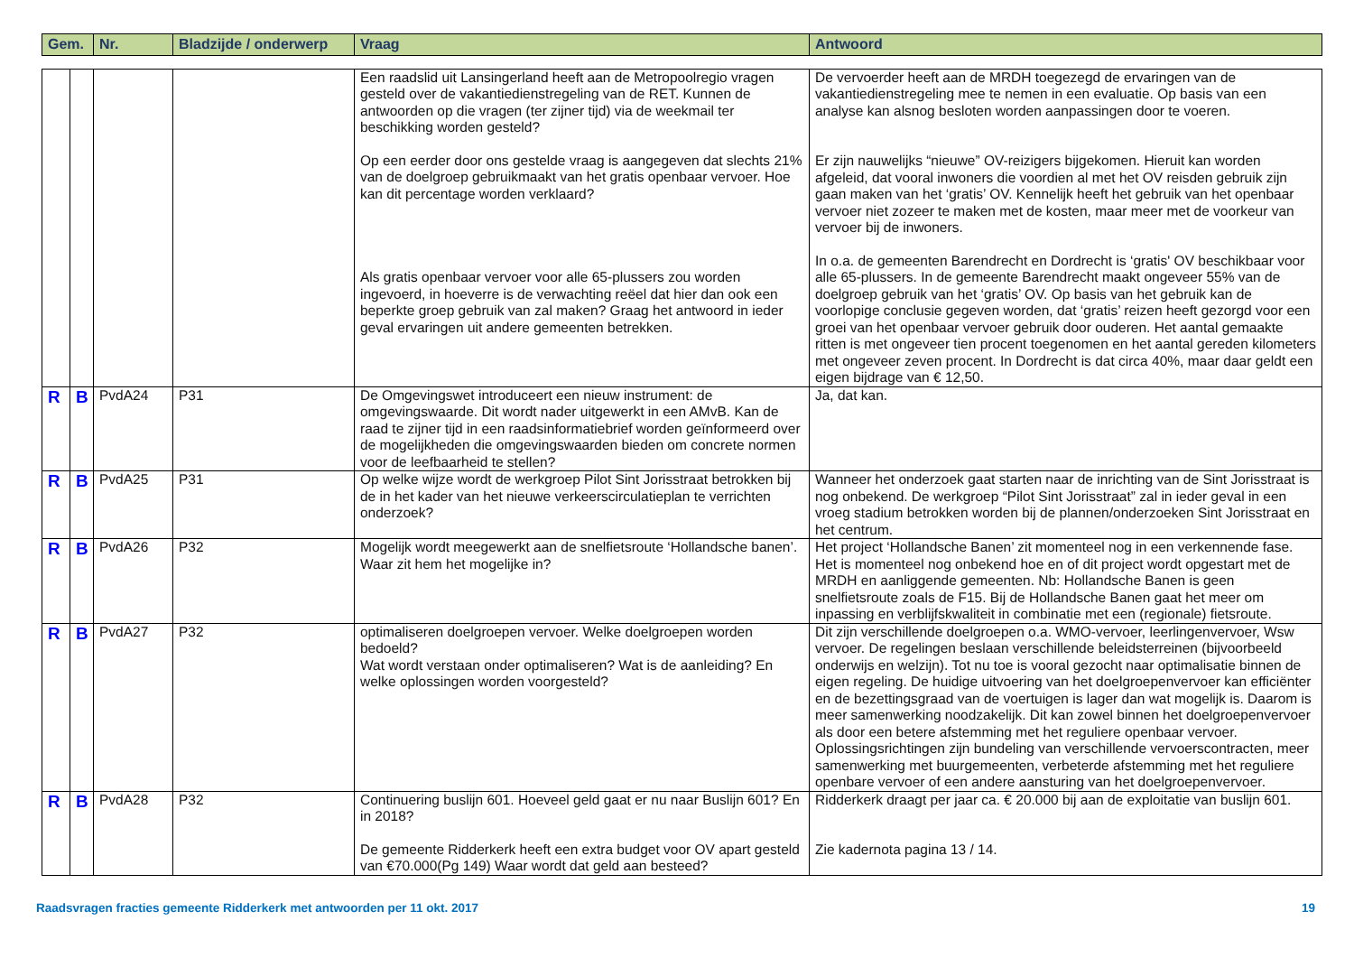| Gem. | Nr. | Bladzijde / onderwerp | Vraag | Antwoord |
| --- | --- | --- | --- | --- |
| | | | | Een raadslid uit Lansingerland heeft aan de Metropoolregio vragen gesteld over de vakantiedienstregeling van de RET. Kunnen de antwoorden op die vragen (ter zijner tijd) via de weekmail ter beschikking worden gesteld? Op een eerder door ons gestelde vraag is aangegeven dat slechts 21% van de doelgroep gebruikmaakt van het gratis openbaar vervoer. Hoe kan dit percentage worden verklaard? Als gratis openbaar vervoer voor alle 65-plussers zou worden ingevoerd, in hoeverre is de verwachting reëel dat hier dan ook een beperkte groep gebruik van zal maken? Graag het antwoord in ieder geval ervaringen uit andere gemeenten betrekken. | De vervoerder heeft aan de MRDH toegezegd de ervaringen van de vakantiedienstregeling mee te nemen in een evaluatie. Op basis van een analyse kan alsnog besloten worden aanpassingen door te voeren. Er zijn nauwelijks “nieuwe” OV-reizigers bijgekomen. Hieruit kan worden afgeleid, dat vooral inwoners die voordien al met het OV reisden gebruik zijn gaan maken van het ‘gratis’ OV. Kennelijk heeft het gebruik van het openbaar vervoer niet zozeer te maken met de kosten, maar meer met de voorkeur van vervoer bij de inwoners. In o.a. de gemeenten Barendrecht en Dordrecht is ‘gratis' OV beschikbaar voor alle 65-plussers. In de gemeente Barendrecht maakt ongeveer 55% van de doelgroep gebruik van het ‘gratis’ OV. Op basis van het gebruik kan de voorlopige conclusie gegeven worden, dat ‘gratis’ reizen heeft gezorgd voor een groei van het openbaar vervoer gebruik door ouderen. Het aantal gemaakte ritten is met ongeveer tien procent toegenomen en het aantal gereden kilometers met ongeveer zeven procent. In Dordrecht is dat circa 40%, maar daar geldt een eigen bijdrage van € 12,50. |
| R | B | PvdA24 | P31 | De Omgevingswet introduceert een nieuw instrument: de omgevingswaarde. Dit wordt nader uitgewerkt in een AMvB. Kan de raad te zijner tijd in een raadsinformatiebrief worden geïnformeerd over de mogelijkheden die omgevingswaarden bieden om concrete normen voor de leefbaarheid te stellen? | Ja, dat kan. |
| R | B | PvdA25 | P31 | Op welke wijze wordt de werkgroep Pilot Sint Jorisstraat betrokken bij de in het kader van het nieuwe verkeerscirculatieplan te verrichten onderzoek? | Wanneer het onderzoek gaat starten naar de inrichting van de Sint Jorisstraat is nog onbekend. De werkgroep “Pilot Sint Jorisstraat” zal in ieder geval in een vroeg stadium betrokken worden bij de plannen/onderzoeken Sint Jorisstraat en het centrum. |
| R | B | PvdA26 | P32 | Mogelijk wordt meegewerkt aan de snelfietsroute ‘Hollandsche banen’. Waar zit hem het mogelijke in? | Het project ‘Hollandsche Banen’ zit momenteel nog in een verkennende fase. Het is momenteel nog onbekend hoe en of dit project wordt opgestart met de MRDH en aanliggende gemeenten. Nb: Hollandsche Banen is geen snelfietsroute zoals de F15. Bij de Hollandsche Banen gaat het meer om inpassing en verblijfskwaliteit in combinatie met een (regionale) fietsroute. |
| R | B | PvdA27 | P32 | optimaliseren doelgroepen vervoer. Welke doelgroepen worden bedoeld? Wat wordt verstaan onder optimaliseren? Wat is de aanleiding? En welke oplossingen worden voorgesteld? | Dit zijn verschillende doelgroepen o.a. WMO-vervoer, leerlingenvervoer, Wsw vervoer. De regelingen beslaan verschillende beleidsterreinen (bijvoorbeeld onderwijs en welzijn). Tot nu toe is vooral gezocht naar optimalisatie binnen de eigen regeling. De huidige uitvoering van het doelgroepenvervoer kan efficiënter en de bezettingsgraad van de voertuigen is lager dan wat mogelijk is. Daarom is meer samenwerking noodzakelijk. Dit kan zowel binnen het doelgroepenvervoer als door een betere afstemming met het reguliere openbaar vervoer. Oplossingsrichtingen zijn bundeling van verschillende vervoerscontracten, meer samenwerking met buurgemeenten, verbeterde afstemming met het reguliere openbare vervoer of een andere aansturing van het doelgroepenvervoer. |
| R | B | PvdA28 | P32 | Continuering buslijn 601. Hoeveel geld gaat er nu naar Buslijn 601? En in 2018? De gemeente Ridderkerk heeft een extra budget voor OV apart gesteld van €70.000(Pg 149) Waar wordt dat geld aan besteed? | Ridderkerk draagt per jaar ca. € 20.000 bij aan de exploitatie van buslijn 601. Zie kadernota pagina 13 / 14. |
Raadsvragen fracties gemeente Ridderkerk met antwoorden per 11 okt. 2017 19